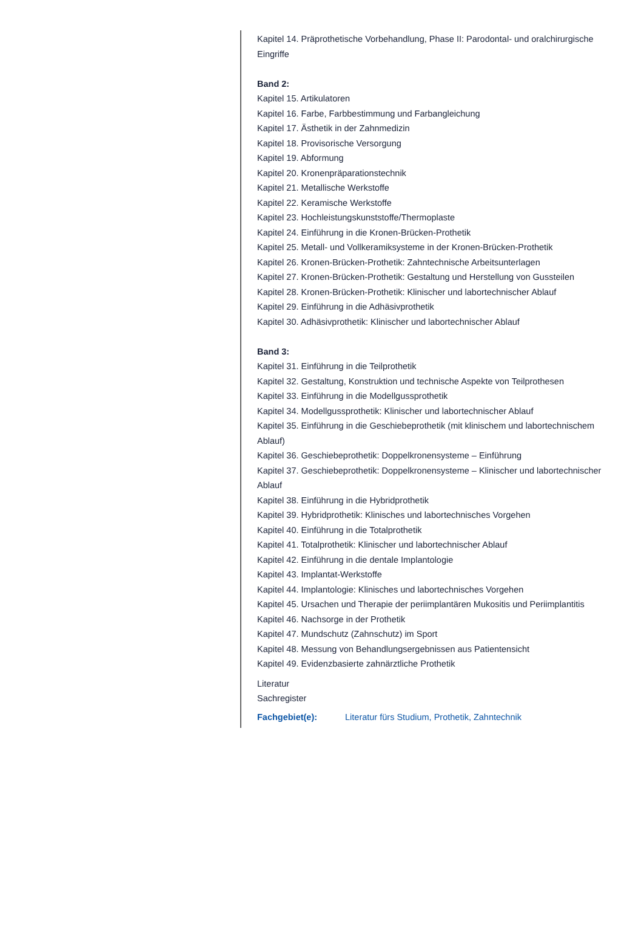Kapitel 14. Präprothetische Vorbehandlung, Phase II: Parodontal- und oralchirurgische Eingriffe
Band 2:
Kapitel 15. Artikulatoren
Kapitel 16. Farbe, Farbbestimmung und Farbangleichung
Kapitel 17. Ästhetik in der Zahnmedizin
Kapitel 18. Provisorische Versorgung
Kapitel 19. Abformung
Kapitel 20. Kronenpräparationstechnik
Kapitel 21. Metallische Werkstoffe
Kapitel 22. Keramische Werkstoffe
Kapitel 23. Hochleistungskunststoffe/Thermoplaste
Kapitel 24. Einführung in die Kronen-Brücken-Prothetik
Kapitel 25. Metall- und Vollkeramiksysteme in der Kronen-Brücken-Prothetik
Kapitel 26. Kronen-Brücken-Prothetik: Zahntechnische Arbeitsunterlagen
Kapitel 27. Kronen-Brücken-Prothetik: Gestaltung und Herstellung von Gussteilen
Kapitel 28. Kronen-Brücken-Prothetik: Klinischer und labortechnischer Ablauf
Kapitel 29. Einführung in die Adhäsivprothetik
Kapitel 30. Adhäsivprothetik: Klinischer und labortechnischer Ablauf
Band 3:
Kapitel 31. Einführung in die Teilprothetik
Kapitel 32. Gestaltung, Konstruktion und technische Aspekte von Teilprothesen
Kapitel 33. Einführung in die Modellgussprothetik
Kapitel 34. Modellgussprothetik: Klinischer und labortechnischer Ablauf
Kapitel 35. Einführung in die Geschiebeprothetik (mit klinischem und labortechnischem Ablauf)
Kapitel 36. Geschiebeprothetik: Doppelkronensysteme – Einführung
Kapitel 37. Geschiebeprothetik: Doppelkronensysteme – Klinischer und labortechnischer Ablauf
Kapitel 38. Einführung in die Hybridprothetik
Kapitel 39. Hybridprothetik: Klinisches und labortechnisches Vorgehen
Kapitel 40. Einführung in die Totalprothetik
Kapitel 41. Totalprothetik: Klinischer und labortechnischer Ablauf
Kapitel 42. Einführung in die dentale Implantologie
Kapitel 43. Implantat-Werkstoffe
Kapitel 44. Implantologie: Klinisches und labortechnisches Vorgehen
Kapitel 45. Ursachen und Therapie der periimplantären Mukositis und Periimplantitis
Kapitel 46. Nachsorge in der Prothetik
Kapitel 47. Mundschutz (Zahnschutz) im Sport
Kapitel 48. Messung von Behandlungsergebnissen aus Patientensicht
Kapitel 49. Evidenzbasierte zahnärztliche Prothetik
Literatur
Sachregister
Fachgebiet(e): Literatur fürs Studium, Prothetik, Zahntechnik